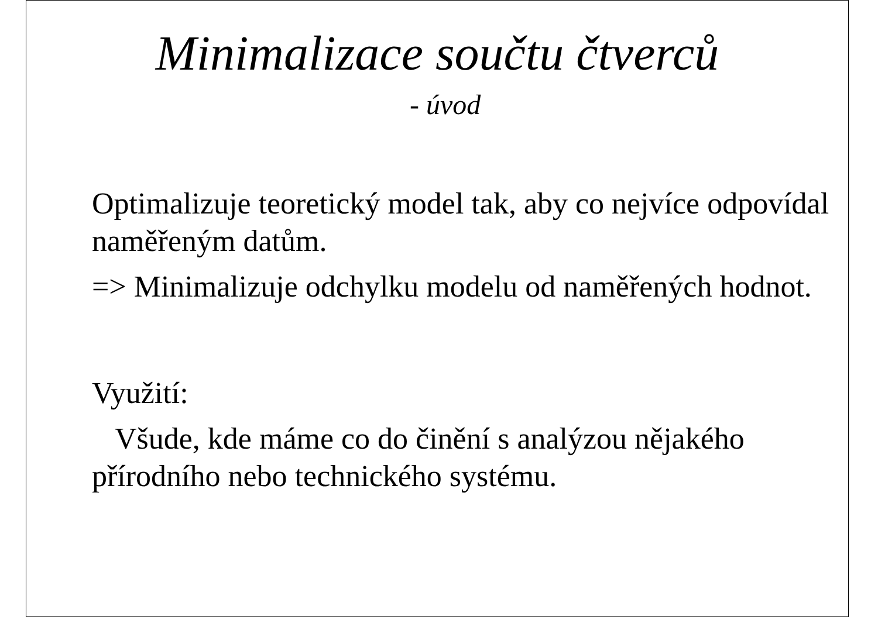Minimalizace součtu čtverců
- úvod
Optimalizuje teoretický model tak, aby co nejvíce odpovídal naměřeným datům.
=> Minimalizuje odchylku modelu od naměřených hodnot.
Využití:
Všude, kde máme co do činění s analýzou nějakého přírodního nebo technického systému.